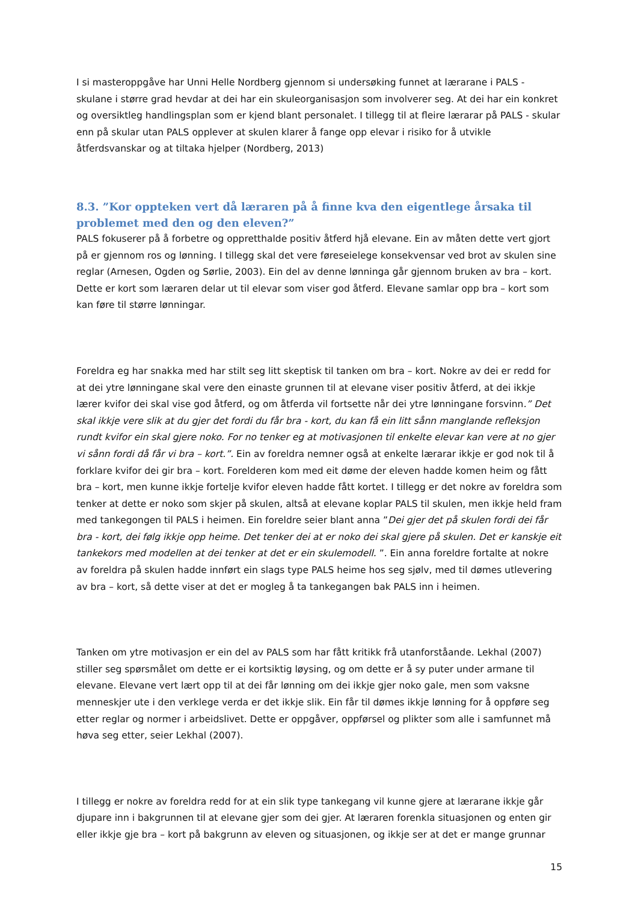I si masteroppgåve har Unni Helle Nordberg gjennom si undersøking funnet at lærarane i PALS - skulane i større grad hevdar at dei har ein skuleorganisasjon som involverer seg. At dei har ein konkret og oversiktleg handlingsplan som er kjend blant personalet. I tillegg til at fleire lærarar på PALS - skular enn på skular utan PALS opplever at skulen klarer å fange opp elevar i risiko for å utvikle åtferdsvanskar og at tiltaka hjelper (Nordberg, 2013)
8.3. ”Kor oppteken vert då læraren på å finne kva den eigentlege årsaka til problemet med den og den eleven?”
PALS fokuserer på å forbetre og oppretthalde positiv åtferd hjå elevane. Ein av måten dette vert gjort på er gjennom ros og lønning. I tillegg skal det vere føreseielege konsekvensar ved brot av skulen sine reglar (Arnesen, Ogden og Sørlie, 2003). Ein del av denne lønninga går gjennom bruken av bra – kort. Dette er kort som læraren delar ut til elevar som viser god åtferd. Elevane samlar opp bra – kort som kan føre til større lønningar.
Foreldra eg har snakka med har stilt seg litt skeptisk til tanken om bra – kort. Nokre av dei er redd for at dei ytre lønningane skal vere den einaste grunnen til at elevane viser positiv åtferd, at dei ikkje lærer kvifor dei skal vise god åtferd, og om åtferda vil fortsette når dei ytre lønningane forsvinn.” Det skal ikkje vere slik at du gjer det fordi du får bra - kort, du kan få ein litt sånn manglande refleksjon rundt kvifor ein skal gjere noko. For no tenker eg at motivasjonen til enkelte elevar kan vere at no gjer vi sånn fordi då får vi bra – kort.”. Ein av foreldra nemner også at enkelte lærarar ikkje er god nok til å forklare kvifor dei gir bra – kort. Forelderen kom med eit døme der eleven hadde komen heim og fått bra – kort, men kunne ikkje fortelje kvifor eleven hadde fått kortet. I tillegg er det nokre av foreldra som tenker at dette er noko som skjer på skulen, altså at elevane koplar PALS til skulen, men ikkje held fram med tankegongen til PALS i heimen. Ein foreldre seier blant anna ”Dei gjer det på skulen fordi dei får bra - kort, dei følg ikkje opp heime. Det tenker dei at er noko dei skal gjere på skulen. Det er kanskje eit tankekors med modellen at dei tenker at det er ein skulemodell. ”. Ein anna foreldre fortalte at nokre av foreldra på skulen hadde innført ein slags type PALS heime hos seg sjølv, med til dømes utlevering av bra – kort, så dette viser at det er mogleg å ta tankegangen bak PALS inn i heimen.
Tanken om ytre motivasjon er ein del av PALS som har fått kritikk frå utanforståande. Lekhal (2007) stiller seg spørsmålet om dette er ei kortsiktig løysing, og om dette er å sy puter under armane til elevane. Elevane vert lært opp til at dei får lønning om dei ikkje gjer noko gale, men som vaksne menneskjer ute i den verklege verda er det ikkje slik. Ein får til dømes ikkje lønning for å oppføre seg etter reglar og normer i arbeidslivet. Dette er oppgåver, oppførsel og plikter som alle i samfunnet må høva seg etter, seier Lekhal (2007).
I tillegg er nokre av foreldra redd for at ein slik type tankegang vil kunne gjere at lærarane ikkje går djupare inn i bakgrunnen til at elevane gjer som dei gjer. At læraren forenkla situasjonen og enten gir eller ikkje gje bra – kort på bakgrunn av eleven og situasjonen, og ikkje ser at det er mange grunnar
15